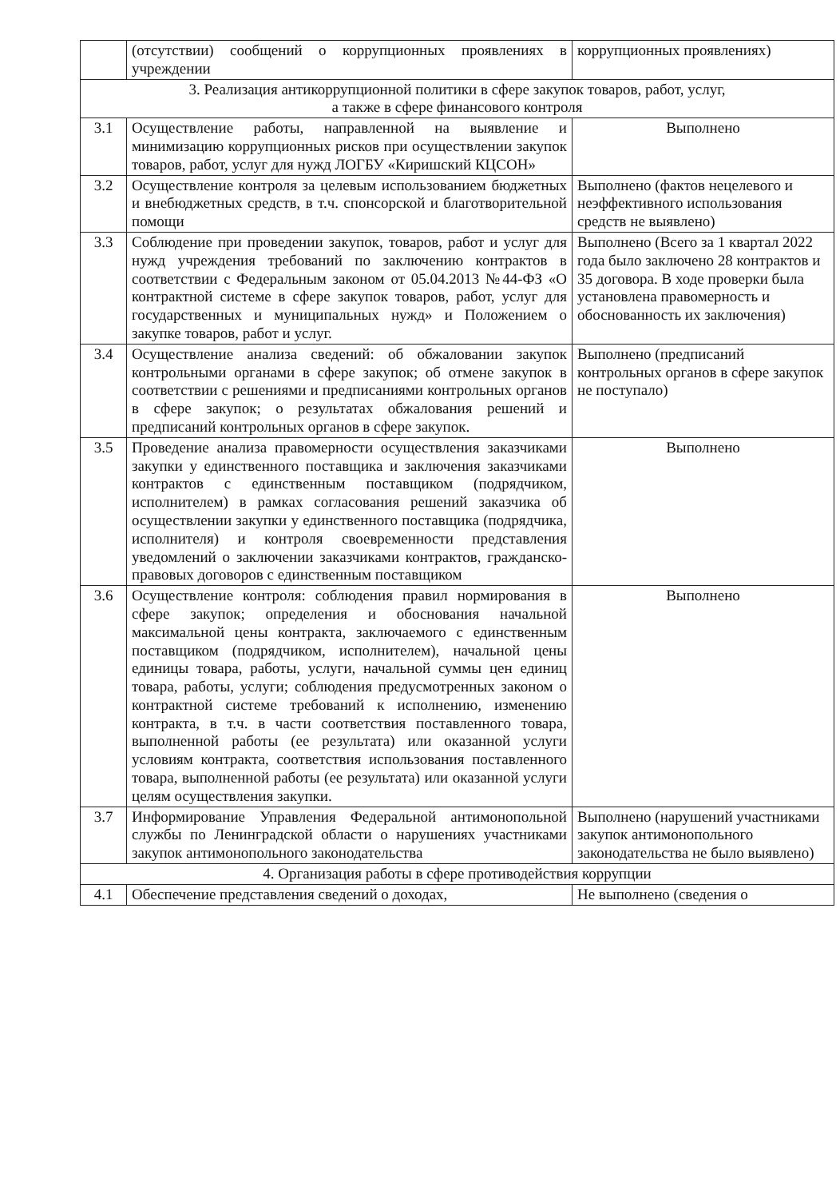| | (отсутствии) сообщений о коррупционных проявлениях в учреждении | коррупционных проявлениях) |
| 3. Реализация антикоррупционной политики в сфере закупок товаров, работ, услуг, а также в сфере финансового контроля | | |
| 3.1 | Осуществление работы, направленной на выявление и минимизацию коррупционных рисков при осуществлении закупок товаров, работ, услуг для нужд ЛОГБУ «Киришский КЦСОН» | Выполнено |
| 3.2 | Осуществление контроля за целевым использованием бюджетных и внебюджетных средств, в т.ч. спонсорской и благотворительной помощи | Выполнено (фактов нецелевого и неэффективного использования средств не выявлено) |
| 3.3 | Соблюдение при проведении закупок, товаров, работ и услуг для нужд учреждения требований по заключению контрактов в соответствии с Федеральным законом от 05.04.2013 №44-ФЗ «О контрактной системе в сфере закупок товаров, работ, услуг для государственных и муниципальных нужд» и Положением о закупке товаров, работ и услуг. | Выполнено (Всего за 1 квартал 2022 года было заключено 28 контрактов и 35 договора. В ходе проверки была установлена правомерность и обоснованность их заключения) |
| 3.4 | Осуществление анализа сведений: об обжаловании закупок контрольными органами в сфере закупок; об отмене закупок в соответствии с решениями и предписаниями контрольных органов в сфере закупок; о результатах обжалования решений и предписаний контрольных органов в сфере закупок. | Выполнено (предписаний контрольных органов в сфере закупок не поступало) |
| 3.5 | Проведение анализа правомерности осуществления заказчиками закупки у единственного поставщика и заключения заказчиками контрактов с единственным поставщиком (подрядчиком, исполнителем) в рамках согласования решений заказчика об осуществлении закупки у единственного поставщика (подрядчика, исполнителя) и контроля своевременности представления уведомлений о заключении заказчиками контрактов, гражданско-правовых договоров с единственным поставщиком | Выполнено |
| 3.6 | Осуществление контроля: соблюдения правил нормирования в сфере закупок; определения и обоснования начальной максимальной цены контракта, заключаемого с единственным поставщиком (подрядчиком, исполнителем), начальной цены единицы товара, работы, услуги, начальной суммы цен единиц товара, работы, услуги; соблюдения предусмотренных законом о контрактной системе требований к исполнению, изменению контракта, в т.ч. в части соответствия поставленного товара, выполненной работы (ее результата) или оказанной услуги условиям контракта, соответствия использования поставленного товара, выполненной работы (ее результата) или оказанной услуги целям осуществления закупки. | Выполнено |
| 3.7 | Информирование Управления Федеральной антимонопольной службы по Ленинградской области о нарушениях участниками закупок антимонопольного законодательства | Выполнено (нарушений участниками закупок антимонопольного законодательства не было выявлено) |
| 4. Организация работы в сфере противодействия коррупции | | |
| 4.1 | Обеспечение представления сведений о доходах, | Не выполнено (сведения о |